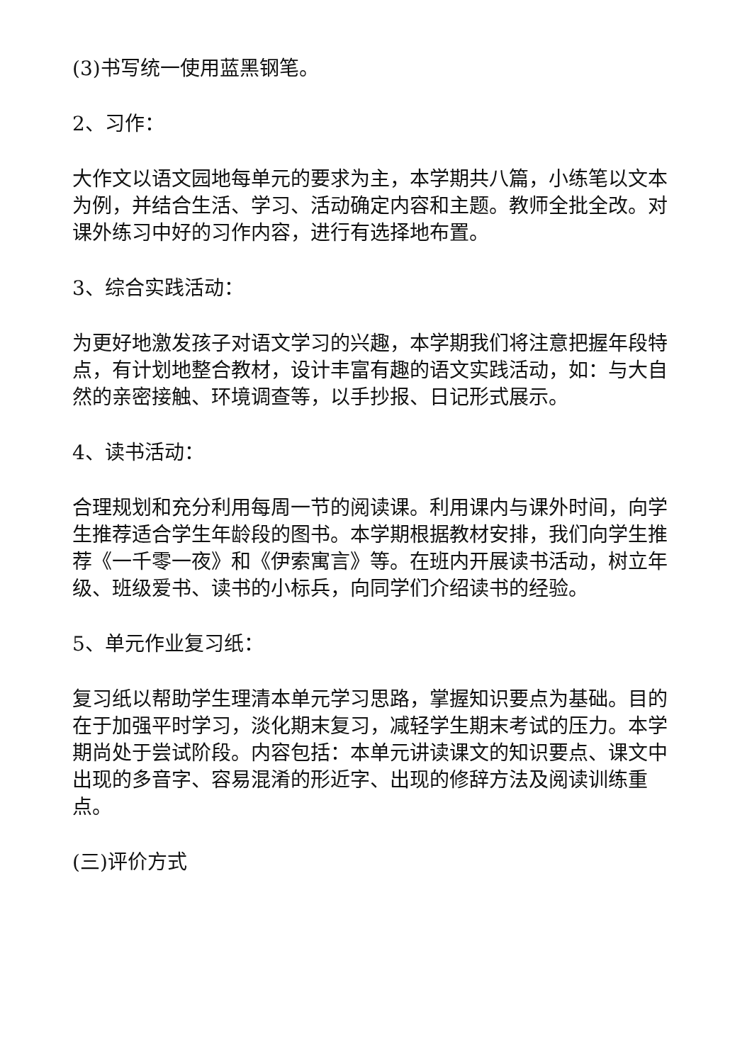(3)书写统一使用蓝黑钢笔。
2、习作：
大作文以语文园地每单元的要求为主，本学期共八篇，小练笔以文本为例，并结合生活、学习、活动确定内容和主题。教师全批全改。对课外练习中好的习作内容，进行有选择地布置。
3、综合实践活动：
为更好地激发孩子对语文学习的兴趣，本学期我们将注意把握年段特点，有计划地整合教材，设计丰富有趣的语文实践活动，如：与大自然的亲密接触、环境调查等，以手抄报、日记形式展示。
4、读书活动：
合理规划和充分利用每周一节的阅读课。利用课内与课外时间，向学生推荐适合学生年龄段的图书。本学期根据教材安排，我们向学生推荐《一千零一夜》和《伊索寓言》等。在班内开展读书活动，树立年级、班级爱书、读书的小标兵，向同学们介绍读书的经验。
5、单元作业复习纸：
复习纸以帮助学生理清本单元学习思路，掌握知识要点为基础。目的在于加强平时学习，淡化期末复习，减轻学生期末考试的压力。本学期尚处于尝试阶段。内容包括：本单元讲读课文的知识要点、课文中出现的多音字、容易混淆的形近字、出现的修辞方法及阅读训练重点。
(三)评价方式